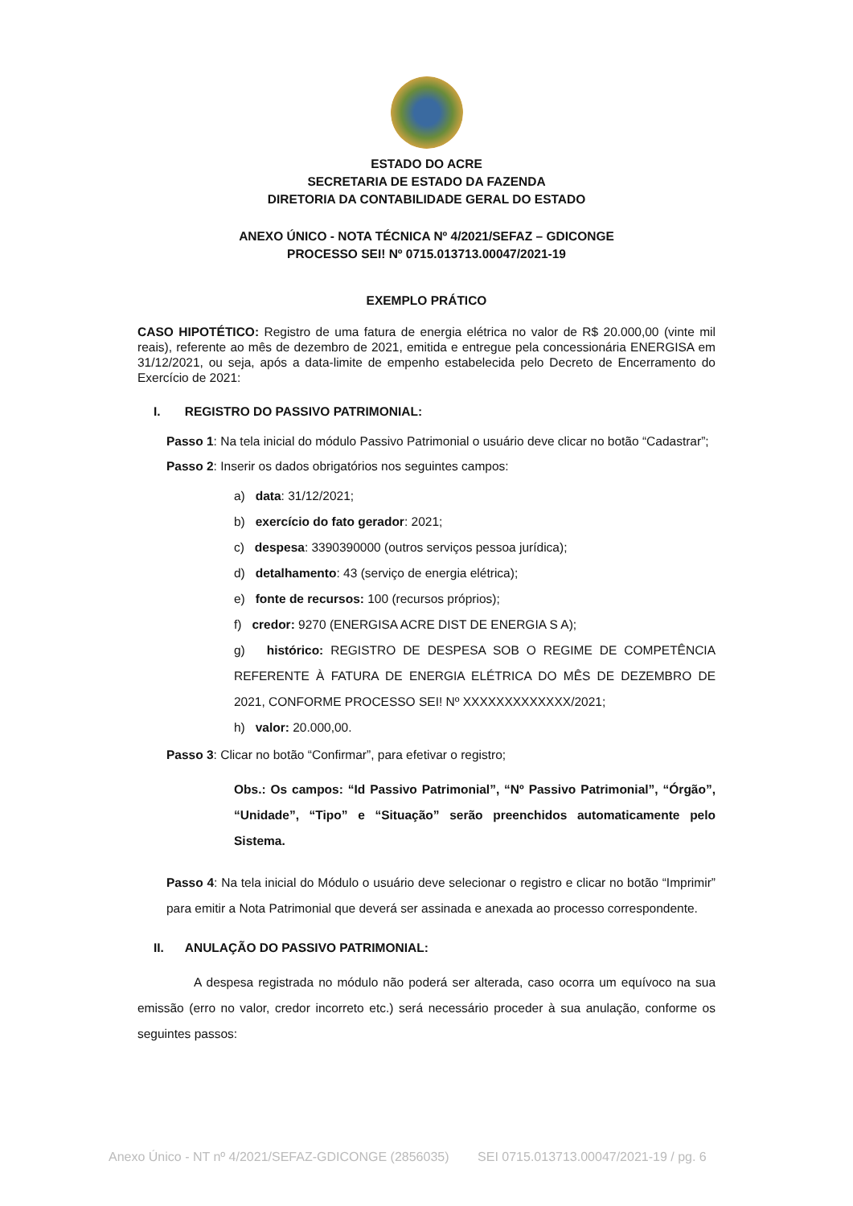ESTADO DO ACRE
SECRETARIA DE ESTADO DA FAZENDA
DIRETORIA DA CONTABILIDADE GERAL DO ESTADO
ANEXO ÚNICO - NOTA TÉCNICA Nº 4/2021/SEFAZ – GDICONGE
PROCESSO SEI! Nº 0715.013713.00047/2021-19
EXEMPLO PRÁTICO
CASO HIPOTÉTICO: Registro de uma fatura de energia elétrica no valor de R$ 20.000,00 (vinte mil reais), referente ao mês de dezembro de 2021, emitida e entregue pela concessionária ENERGISA em 31/12/2021, ou seja, após a data-limite de empenho estabelecida pelo Decreto de Encerramento do Exercício de 2021:
I. REGISTRO DO PASSIVO PATRIMONIAL:
Passo 1: Na tela inicial do módulo Passivo Patrimonial o usuário deve clicar no botão “Cadastrar”;
Passo 2: Inserir os dados obrigatórios nos seguintes campos:
a) data: 31/12/2021;
b) exercício do fato gerador: 2021;
c) despesa: 3390390000 (outros serviços pessoa jurídica);
d) detalhamento: 43 (serviço de energia elétrica);
e) fonte de recursos: 100 (recursos próprios);
f) credor: 9270 (ENERGISA ACRE DIST DE ENERGIA S A);
g) histórico: REGISTRO DE DESPESA SOB O REGIME DE COMPETÊNCIA REFERENTE À FATURA DE ENERGIA ELÉTRICA DO MÊS DE DEZEMBRO DE 2021, CONFORME PROCESSO SEI! Nº XXXXXXXXXXXXX/2021;
h) valor: 20.000,00.
Passo 3: Clicar no botão “Confirmar”, para efetivar o registro;
Obs.: Os campos: “Id Passivo Patrimonial”, “Nº Passivo Patrimonial”, “Órgão”, “Unidade”, “Tipo” e “Situação” serão preenchidos automaticamente pelo Sistema.
Passo 4: Na tela inicial do Módulo o usuário deve selecionar o registro e clicar no botão “Imprimir” para emitir a Nota Patrimonial que deverá ser assinada e anexada ao processo correspondente.
II. ANULAÇÃO DO PASSIVO PATRIMONIAL:
A despesa registrada no módulo não poderá ser alterada, caso ocorra um equívoco na sua emissão (erro no valor, credor incorreto etc.) será necessário proceder à sua anulação, conforme os seguintes passos:
Anexo Único - NT nº 4/2021/SEFAZ-GDICONGE (2856035) SEI 0715.013713.00047/2021-19 / pg. 6